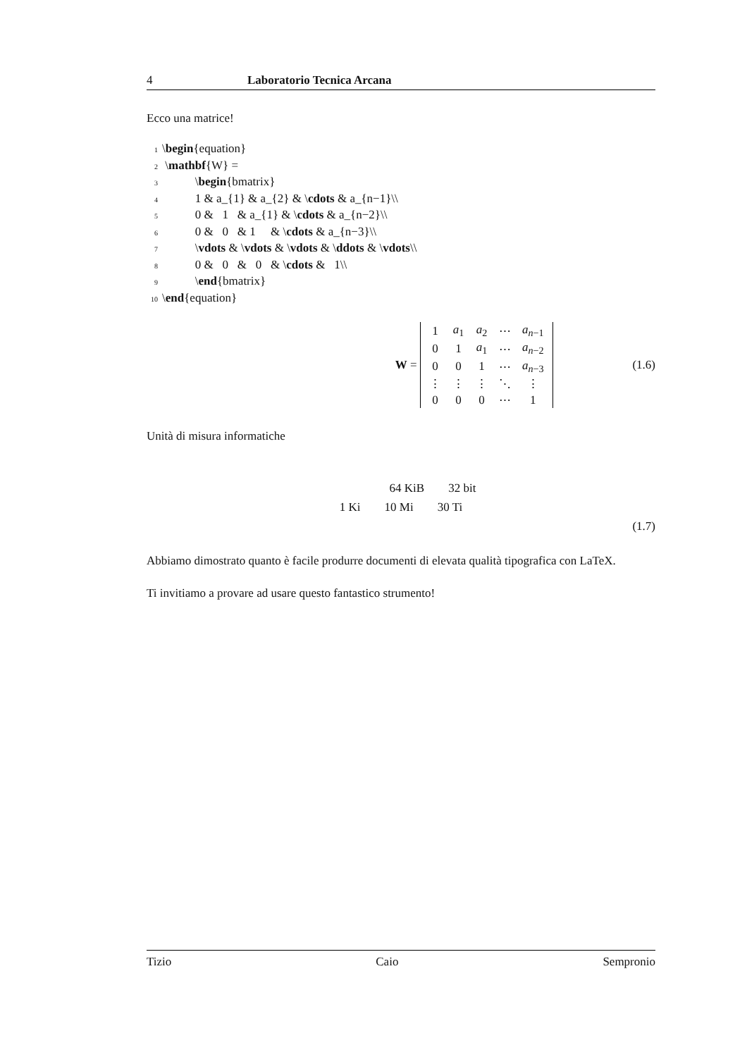4 Laboratorio Tecnica Arcana
Ecco una matrice!
1 \begin{equation}
2 \mathbf{W} =
3 \begin{bmatrix}
4 1 & a_{1} & a_{2} & \cdots & a_{n−1}\\
5 0 & 1 & a_{1} & \cdots & a_{n−2}\\
6 0 & 0 & 1 & \cdots & a_{n−3}\\
7 \vdots & \vdots & \vdots & \ddots & \vdots\\
8 0 & 0 & 0 & \cdots & 1\\
9 \end{bmatrix}
10 \end{equation}
W =
| 1 | a<sub>1</sub> | a<sub>2</sub> | ⋯ | a<sub>n−1</sub> |
| 0 | 1 | a<sub>1</sub> | ⋯ | a<sub>n−2</sub> |
| 0 | 0 | 1 | ⋯ | a<sub>n−3</sub> |
| ⋮ | ⋮ | ⋮ | ⋱ | ⋮ |
| 0 | 0 | 0 | ⋯ | 1 |
(1.6)
Unità di misura informatiche
64 KiB 32 bit
1 Ki 10 Mi 30 Ti
(1.7)
Abbiamo dimostrato quanto è facile produrre documenti di elevata qualità tipografica con LaTeX.
Ti invitiamo a provare ad usare questo fantastico strumento!
Tizio Caio Sempronio